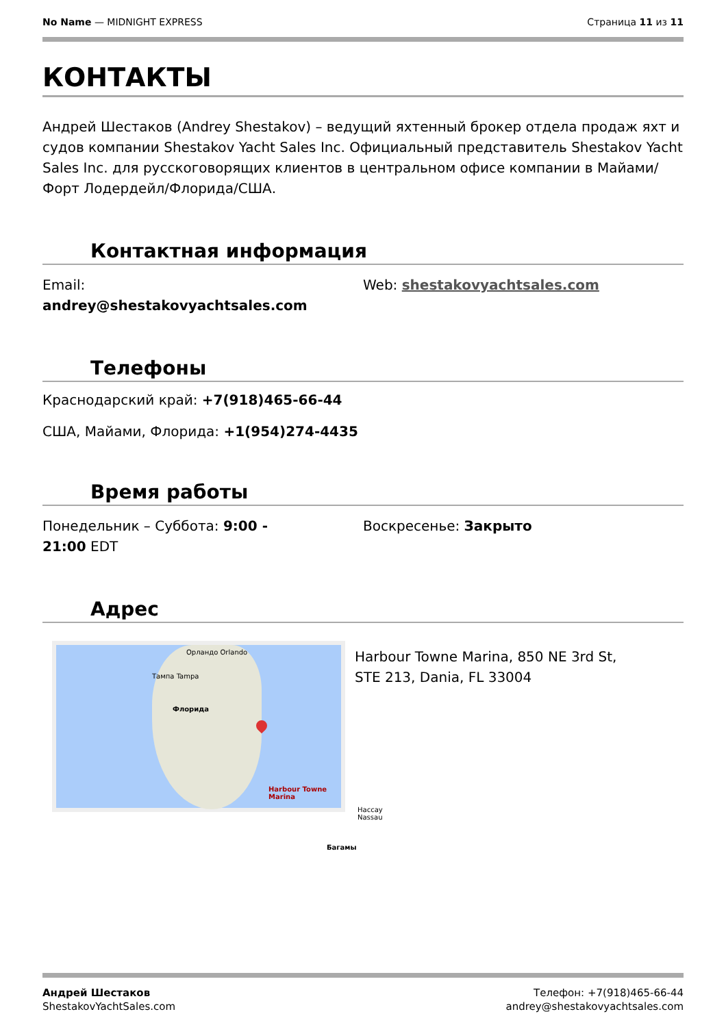No Name — MIDNIGHT EXPRESS Страница 11 из 11
КОНТАКТЫ
Андрей Шестаков (Andrey Shestakov) – ведущий яхтенный брокер отдела продаж яхт и судов компании Shestakov Yacht Sales Inc. Официальный представитель Shestakov Yacht Sales Inc. для русскоговорящих клиентов в центральном офисе компании в Майами/Форт Лодердейл/Флорида/США.
Контактная информация
Email:
andrey@shestakovyachtsales.com
Web: shestakovyachtsales.com
Телефоны
Краснодарский край: +7(918)465-66-44
США, Майами, Флорида: +1(954)274-4435
Время работы
Понедельник – Суббота: 9:00 -
21:00 EDT
Воскресенье: Закрыто
Адрес
Орландо Orlando
Тампа Tampa
Флорида
Harbour Towne Marina
Нассау Nassau
Багамы
Harbour Towne Marina, 850 NE 3rd St, STE 213, Dania, FL 33004
Андрей Шестаков
ShestakovYachtSales.com
Телефон: +7(918)465-66-44
andrey@shestakovyachtsales.com